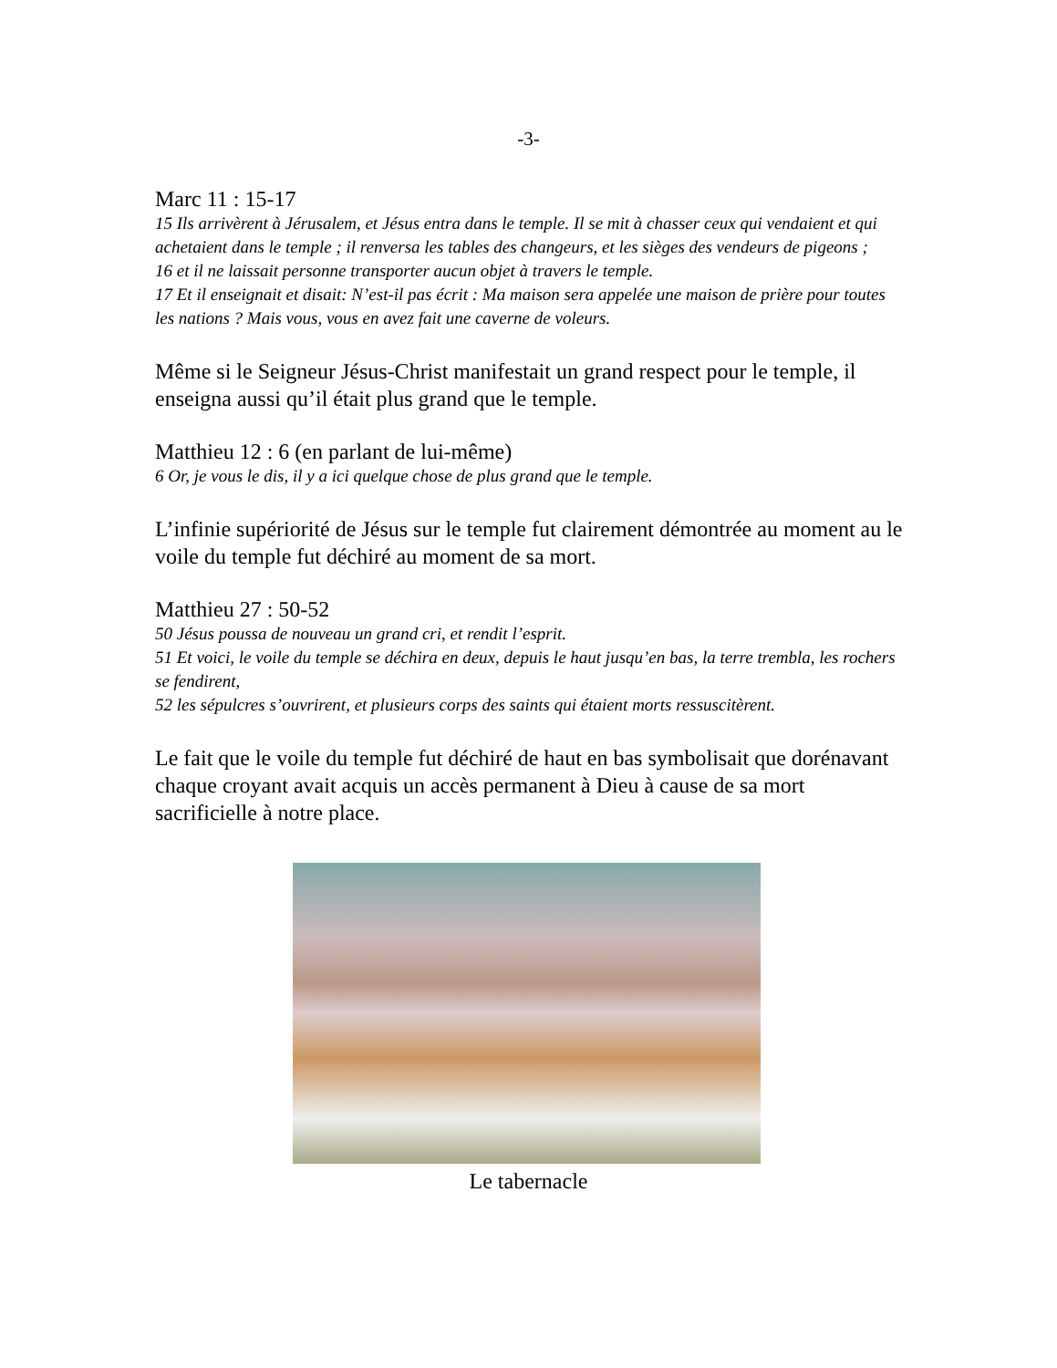-3-
Marc 11 : 15-17
15 Ils arrivèrent à Jérusalem, et Jésus entra dans le temple. Il se mit à chasser ceux qui vendaient et qui achetaient dans le temple ; il renversa les tables des changeurs, et les sièges des vendeurs de pigeons ;
16 et il ne laissait personne transporter aucun objet à travers le temple.
17 Et il enseignait et disait: N’est-il pas écrit : Ma maison sera appelée une maison de prière pour toutes les nations ? Mais vous, vous en avez fait une caverne de voleurs.
Même si le Seigneur Jésus-Christ manifestait un grand respect pour le temple, il enseigna aussi qu’il était plus grand que le temple.
Matthieu 12 : 6 (en parlant de lui-même)
6 Or, je vous le dis, il y a ici quelque chose de plus grand que le temple.
L’infinie supériorité de Jésus sur le temple fut clairement démontrée au moment au le voile du temple fut déchiré au moment de sa mort.
Matthieu 27 : 50-52
50 Jésus poussa de nouveau un grand cri, et rendit l’esprit.
51 Et voici, le voile du temple se déchira en deux, depuis le haut jusqu’en bas, la terre trembla, les rochers se fendirent,
52 les sépulcres s’ouvrirent, et plusieurs corps des saints qui étaient morts ressuscitèrent.
Le fait que le voile du temple fut déchiré de haut en bas symbolisait que dorénavant chaque croyant avait acquis un accès permanent à Dieu à cause de sa mort sacrificielle à notre place.
Le tabernacle